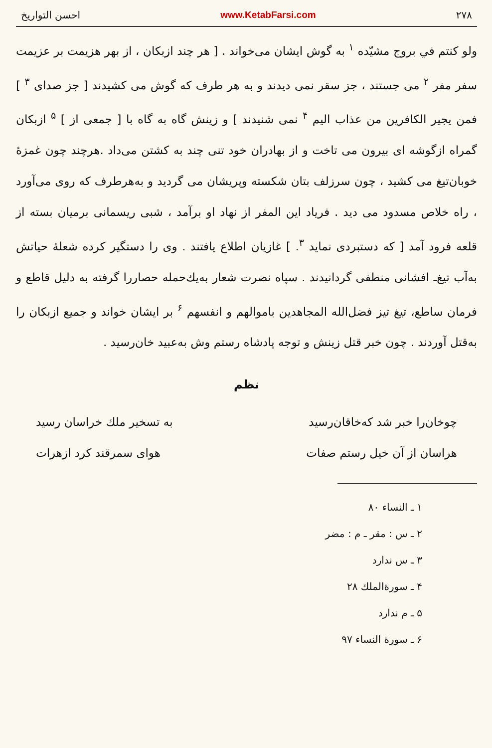۲۷۸ www.KetabFarsi.com احسن التواریخ
ولو کنتم في بروج مشیّده <sup>۱</sup> به گوش ایشان می‌خواند . [ هر چند ازبکان ، از بهر هزیمت بر عزیمت سفر مفر <sup>۲</sup> می جستند ، جز سقر نمی دیدند و به هر طرف که گوش می کشیدند [ جز صدای <sup>۳</sup> ] فمن یجیر الکافرین من عذاب الیم <sup>۴</sup> نمی شنیدند ] و زینش گاه به گاه با [ جمعی از ] <sup>۵</sup> ازبکان گمراه ازگوشه ای بیرون می تاخت و از بهادران خود تنی چند به کشتن می‌داد .هرچند چون غمزهٔ خوبان‌تیغ می کشید ، چون سرزلف بتان شکسته وپریشان می گردید و به‌هرطرف که روی می‌آورد ، راه خلاص مسدود می دید . فریاد این المفر از نهاد او برآمد ، شبی ریسمانی برمیان بسته از قلعه فرود آمد [ که دستبردی نماید <sup>۳</sup>. ] غازیان اطلاع یافتند . وی را دستگیر کرده شعلهٔ حیاتش به‌آب تیغ‌ـ افشانی منطفی گردانیدند . سپاه نصرت شعار به‌یك‌حمله حصاررا گرفته به دلیل قاطع و فرمان ساطع، تیغ تیز فضل‌الله المجاهدین باموالهم و انفسهم <sup>۶</sup> بر ایشان خواند و جمیع ازبکان را به‌قتل آوردند . چون خبر قتل زینش و توجه پادشاه رستم وش به‌عبید خان‌رسید .
نظم
چوخان‌را خبر شد که‌خاقان‌رسید به تسخیر ملك خراسان رسید
هراسان از آن خیل رستم صفات هوای سمرقند کرد ازهرات
۱ ـ النساء ۸۰
۲ ـ س : مقر ـ م : مضر
۳ ـ س ندارد
۴ ـ سورة‌الملك ۲۸
۵ ـ م ندارد
۶ ـ سورة النساء ۹۷